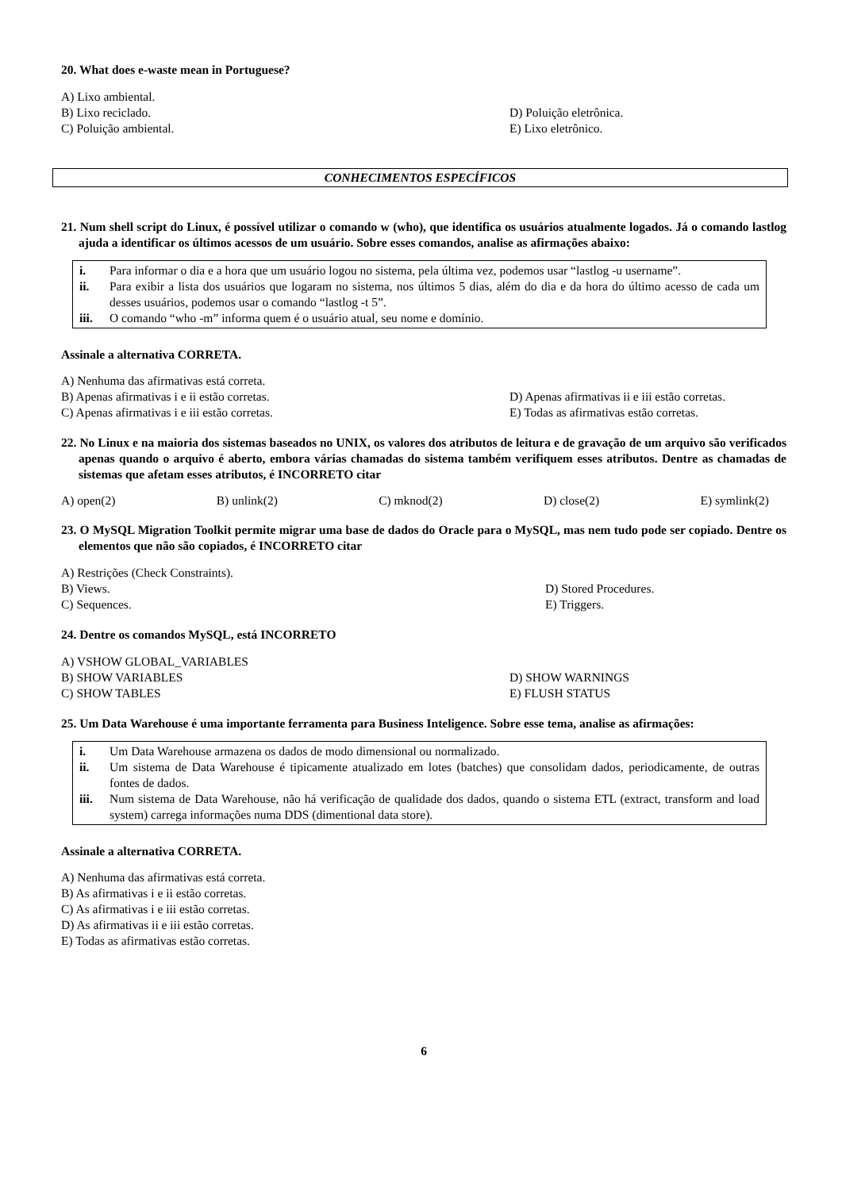20. What does e-waste mean in Portuguese?
A) Lixo ambiental.
B) Lixo reciclado.
D) Poluição eletrônica.
C) Poluição ambiental.
E) Lixo eletrônico.
CONHECIMENTOS ESPECÍFICOS
21. Num shell script do Linux, é possível utilizar o comando w (who), que identifica os usuários atualmente logados. Já o comando lastlog ajuda a identificar os últimos acessos de um usuário. Sobre esses comandos, analise as afirmações abaixo:
i. Para informar o dia e a hora que um usuário logou no sistema, pela última vez, podemos usar “lastlog -u username”.
ii. Para exibir a lista dos usuários que logaram no sistema, nos últimos 5 dias, além do dia e da hora do último acesso de cada um desses usuários, podemos usar o comando “lastlog -t 5”.
iii. O comando “who -m” informa quem é o usuário atual, seu nome e domínio.
Assinale a alternativa CORRETA.
A) Nenhuma das afirmativas está correta.
B) Apenas afirmativas i e ii estão corretas.
D) Apenas afirmativas ii e iii estão corretas.
C) Apenas afirmativas i e iii estão corretas.
E) Todas as afirmativas estão corretas.
22. No Linux e na maioria dos sistemas baseados no UNIX, os valores dos atributos de leitura e de gravação de um arquivo são verificados apenas quando o arquivo é aberto, embora várias chamadas do sistema também verifiquem esses atributos. Dentre as chamadas de sistemas que afetam esses atributos, é INCORRETO citar
A) open(2) B) unlink(2) C) mknod(2) D) close(2) E) symlink(2)
23. O MySQL Migration Toolkit permite migrar uma base de dados do Oracle para o MySQL, mas nem tudo pode ser copiado. Dentre os elementos que não são copiados, é INCORRETO citar
A) Restrições (Check Constraints).
B) Views.
D) Stored Procedures.
C) Sequences.
E) Triggers.
24. Dentre os comandos MySQL, está INCORRETO
A) VSHOW GLOBAL_VARIABLES
B) SHOW VARIABLES
D) SHOW WARNINGS
C) SHOW TABLES
E) FLUSH STATUS
25. Um Data Warehouse é uma importante ferramenta para Business Inteligence. Sobre esse tema, analise as afirmações:
i. Um Data Warehouse armazena os dados de modo dimensional ou normalizado.
ii. Um sistema de Data Warehouse é tipicamente atualizado em lotes (batches) que consolidam dados, periodicamente, de outras fontes de dados.
iii. Num sistema de Data Warehouse, não há verificação de qualidade dos dados, quando o sistema ETL (extract, transform and load system) carrega informações numa DDS (dimentional data store).
Assinale a alternativa CORRETA.
A) Nenhuma das afirmativas está correta.
B) As afirmativas i e ii estão corretas.
C) As afirmativas i e iii estão corretas.
D) As afirmativas ii e iii estão corretas.
E) Todas as afirmativas estão corretas.
6